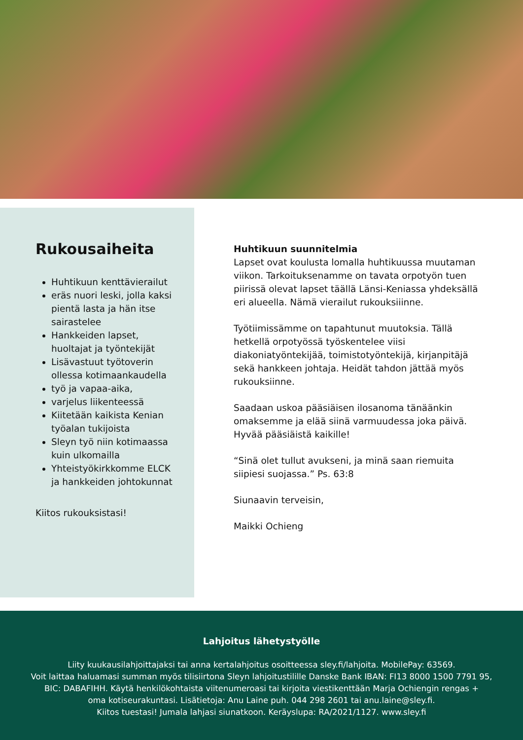Rukousaiheita
Huhtikuun kenttävierailut
eräs nuori leski, jolla kaksi pientä lasta ja hän itse sairastelee
Hankkeiden lapset, huoltajat ja työntekijät
Lisävastuut työtoverin ollessa kotimaankaudella
työ ja vapaa-aika,
varjelus liikenteessä
Kiitetään kaikista Kenian työalan tukijoista
Sleyn työ niin kotimaassa kuin ulkomailla
Yhteistyökirkkomme ELCK ja hankkeiden johtokunnat
Kiitos rukouksistasi!
Huhtikuun suunnitelmia
Lapset ovat koulusta lomalla huhtikuussa muutaman viikon. Tarkoituksenamme on tavata orpotyön tuen piirissä olevat lapset täällä Länsi-Keniassa yhdeksällä eri alueella. Nämä vierailut rukouksiiinne.
Työtiimissämme on tapahtunut muutoksia. Tällä hetkellä orpotyössä työskentelee viisi diakoniatyöntekijää, toimistotyöntekijä, kirjanpitäjä sekä hankkeen johtaja. Heidät tahdon jättää myös rukouksiinne.
Saadaan uskoa pääsiäisen ilosanoma tänäänkin omaksemme ja elää siinä varmuudessa joka päivä. Hyvää pääsiäistä kaikille!
“Sinä olet tullut avukseni, ja minä saan riemuita siipiesi suojassa.” Ps. 63:8
Siunaavin terveisin,
Maikki Ochieng
Lahjoitus lähetystyölle
Liity kuukausilahjoittajaksi tai anna kertalahjoitus osoitteessa sley.fi/lahjoita. MobilePay: 63569.
Voit laittaa haluamasi summan myös tilisiirtona Sleyn lahjoitustilille Danske Bank IBAN: FI13 8000 1500 7791 95,
BIC: DABAFIHH. Käytä henkilökohtaista viitenumeroasi tai kirjoita viestikenttään Marja Ochiengin rengas +
oma kotiseurakuntasi. Lisätietoja: Anu Laine puh. 044 298 2601 tai anu.laine@sley.fi.
Kiitos tuestasi! Jumala lahjasi siunatkoon. Keräyslupa: RA/2021/1127. www.sley.fi